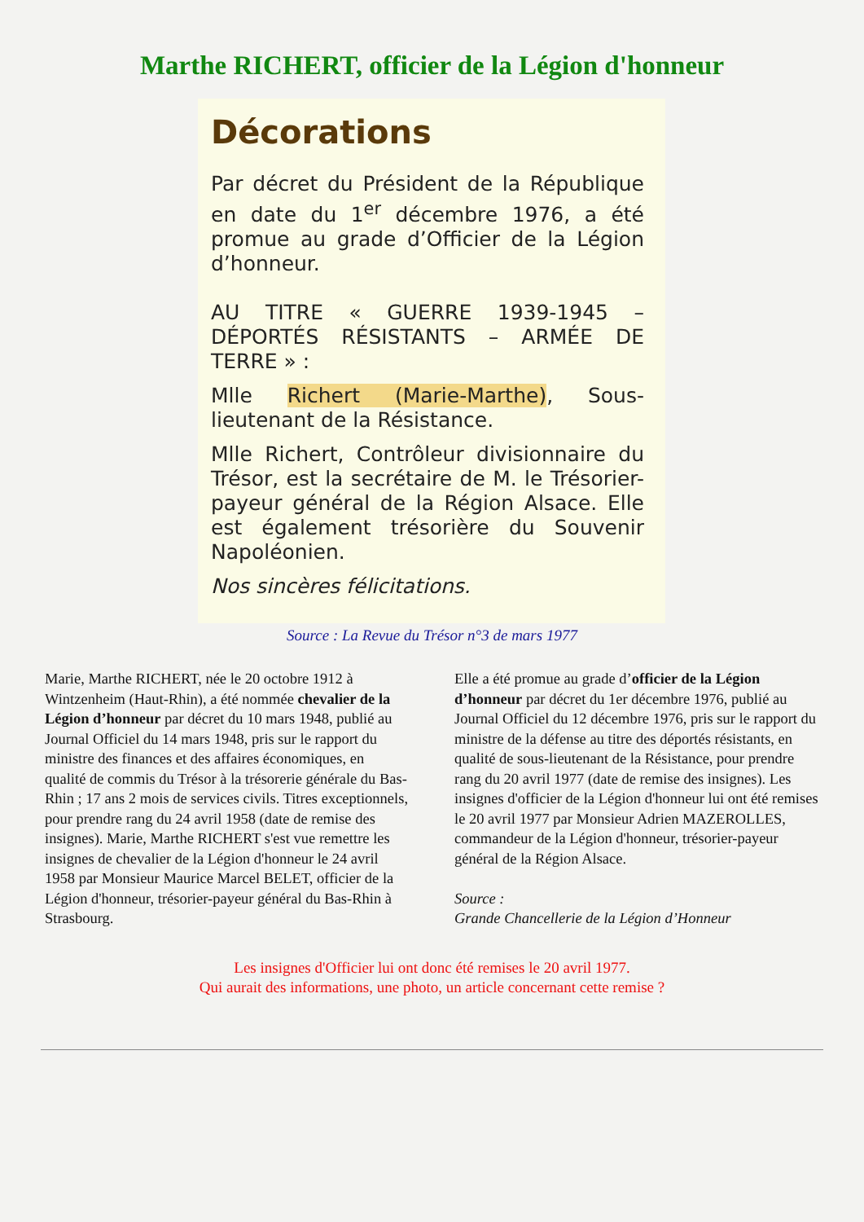Marthe RICHERT, officier de la Légion d'honneur
Décorations
Par décret du Président de la République en date du 1<sup>er</sup> décembre 1976, a été promue au grade d’Officier de la Légion d’honneur.
AU TITRE « GUERRE 1939-1945 – DÉPORTÉS RÉSISTANTS – ARMÉE DE TERRE » :
Mlle Richert (Marie-Marthe), Sous-lieutenant de la Résistance.
Mlle Richert, Contrôleur divisionnaire du Trésor, est la secrétaire de M. le Trésorier-payeur général de la Région Alsace. Elle est également trésorière du Souvenir Napoléonien.
Nos sincères félicitations.
Source : La Revue du Trésor n°3 de mars 1977
Marie, Marthe RICHERT, née le 20 octobre 1912 à Wintzenheim (Haut-Rhin), a été nommée chevalier de la Légion d’honneur par décret du 10 mars 1948, publié au Journal Officiel du 14 mars 1948, pris sur le rapport du ministre des finances et des affaires économiques, en qualité de commis du Trésor à la trésorerie générale du Bas-Rhin ; 17 ans 2 mois de services civils. Titres exceptionnels, pour prendre rang du 24 avril 1958 (date de remise des insignes). Marie, Marthe RICHERT s'est vue remettre les insignes de chevalier de la Légion d'honneur le 24 avril 1958 par Monsieur Maurice Marcel BELET, officier de la Légion d'honneur, trésorier-payeur général du Bas-Rhin à Strasbourg.
Elle a été promue au grade d’officier de la Légion d’honneur par décret du 1er décembre 1976, publié au Journal Officiel du 12 décembre 1976, pris sur le rapport du ministre de la défense au titre des déportés résistants, en qualité de sous-lieutenant de la Résistance, pour prendre rang du 20 avril 1977 (date de remise des insignes). Les insignes d'officier de la Légion d'honneur lui ont été remises le 20 avril 1977 par Monsieur Adrien MAZEROLLES, commandeur de la Légion d'honneur, trésorier-payeur général de la Région Alsace.
Source :
Grande Chancellerie de la Légion d’Honneur
Les insignes d'Officier lui ont donc été remises le 20 avril 1977.
Qui aurait des informations, une photo, un article concernant cette remise ?